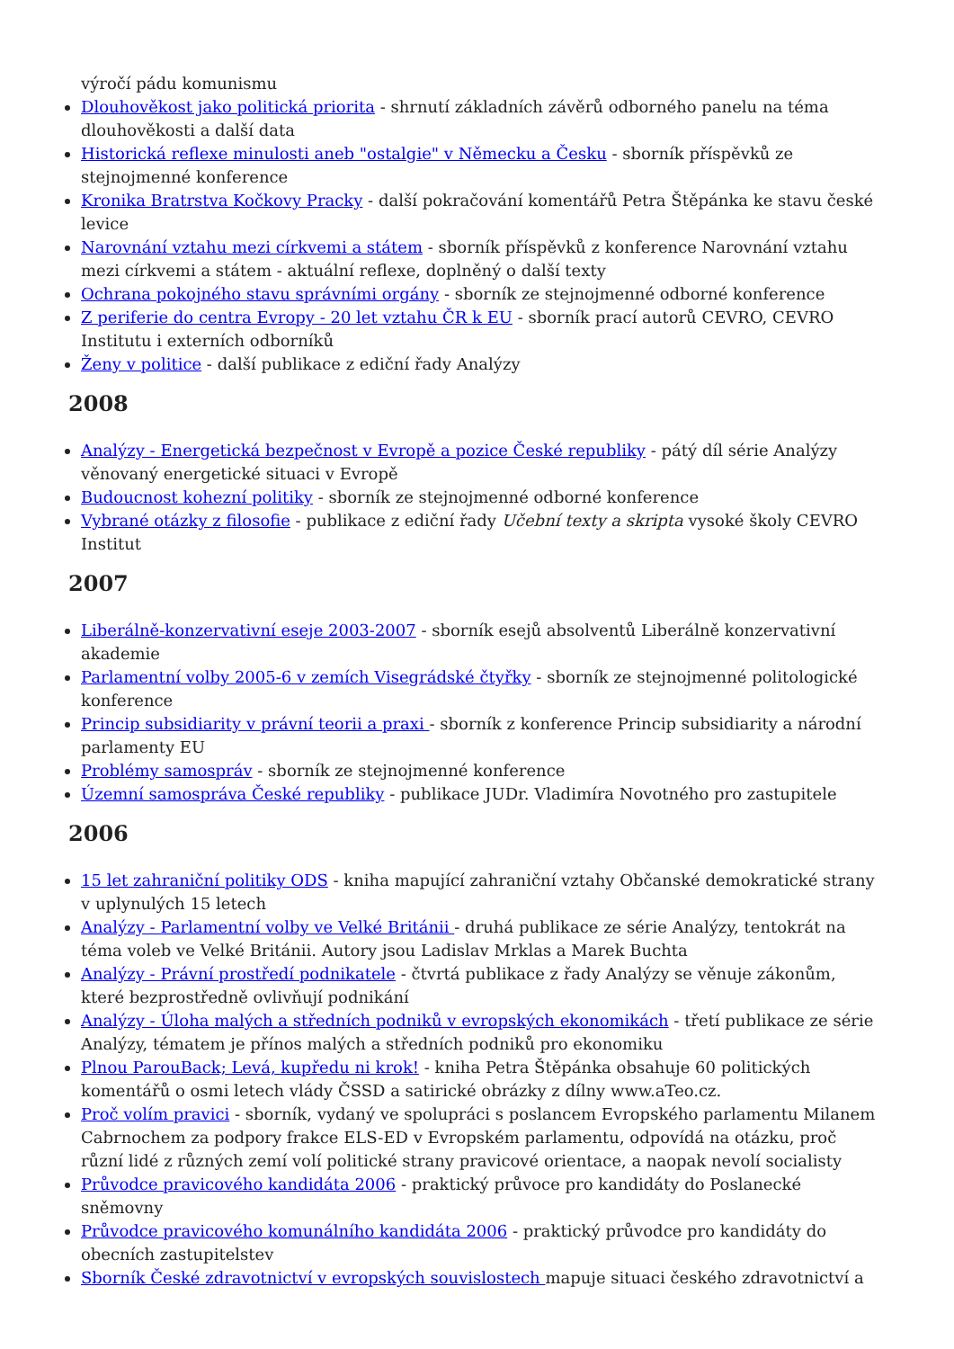výročí pádu komunismu
Dlouhověkost jako politická priorita - shrnutí základních závěrů odborného panelu na téma dlouhověkosti a další data
Historická reflexe minulosti aneb "ostalgie" v Německu a Česku - sborník příspěvků ze stejnojmenné konference
Kronika Bratrstva Kočkovy Pracky - další pokračování komentářů Petra Štěpánka ke stavu české levice
Narovnání vztahu mezi církvemi a státem - sborník příspěvků z konference Narovnání vztahu mezi církvemi a státem - aktuální reflexe, doplněný o další texty
Ochrana pokojného stavu správními orgány - sborník ze stejnojmenné odborné konference
Z periferie do centra Evropy - 20 let vztahu ČR k EU - sborník prací autorů CEVRO, CEVRO Institutu i externích odborníků
Ženy v politice - další publikace z ediční řady Analýzy
2008
Analýzy - Energetická bezpečnost v Evropě a pozice České republiky - pátý díl série Analýzy věnovaný energetické situaci v Evropě
Budoucnost kohezní politiky - sborník ze stejnojmenné odborné konference
Vybrané otázky z filosofie - publikace z ediční řady Učební texty a skripta vysoké školy CEVRO Institut
2007
Liberálně-konzervativní eseje 2003-2007 - sborník esejů absolventů Liberálně konzervativní akademie
Parlamentní volby 2005-6 v zemích Visegrádské čtyřky - sborník ze stejnojmenné politologické konference
Princip subsidiarity v právní teorii a praxi - sborník z konference Princip subsidiarity a národní parlamenty EU
Problémy samospráv - sborník ze stejnojmenné konference
Územní samospráva České republiky - publikace JUDr. Vladimíra Novotného pro zastupitele
2006
15 let zahraniční politiky ODS - kniha mapující zahraniční vztahy Občanské demokratické strany v uplynulých 15 letech
Analýzy - Parlamentní volby ve Velké Británii - druhá publikace ze série Analýzy, tentokrát na téma voleb ve Velké Británii. Autory jsou Ladislav Mrklas a Marek Buchta
Analýzy - Právní prostředí podnikatele - čtvrtá publikace z řady Analýzy se věnuje zákonům, které bezprostředně ovlivňují podnikání
Analýzy - Úloha malých a středních podniků v evropských ekonomikách - třetí publikace ze série Analýzy, tématem je přínos malých a středních podniků pro ekonomiku
Plnou ParouBack; Levá, kupředu ni krok! - kniha Petra Štěpánka obsahuje 60 politických komentářů o osmi letech vlády ČSSD a satirické obrázky z dílny www.aTeo.cz.
Proč volím pravici - sborník, vydaný ve spolupráci s poslancem Evropského parlamentu Milanem Cabrnochem za podpory frakce ELS-ED v Evropském parlamentu, odpovídá na otázku, proč různí lidé z různých zemí volí politické strany pravicové orientace, a naopak nevolí socialisty
Průvodce pravicového kandidáta 2006 - praktický průvoce pro kandidáty do Poslanecké sněmovny
Průvodce pravicového komunálního kandidáta 2006 - praktický průvodce pro kandidáty do obecních zastupitelstev
Sborník České zdravotnictví v evropských souvislostech mapuje situaci českého zdravotnictví a